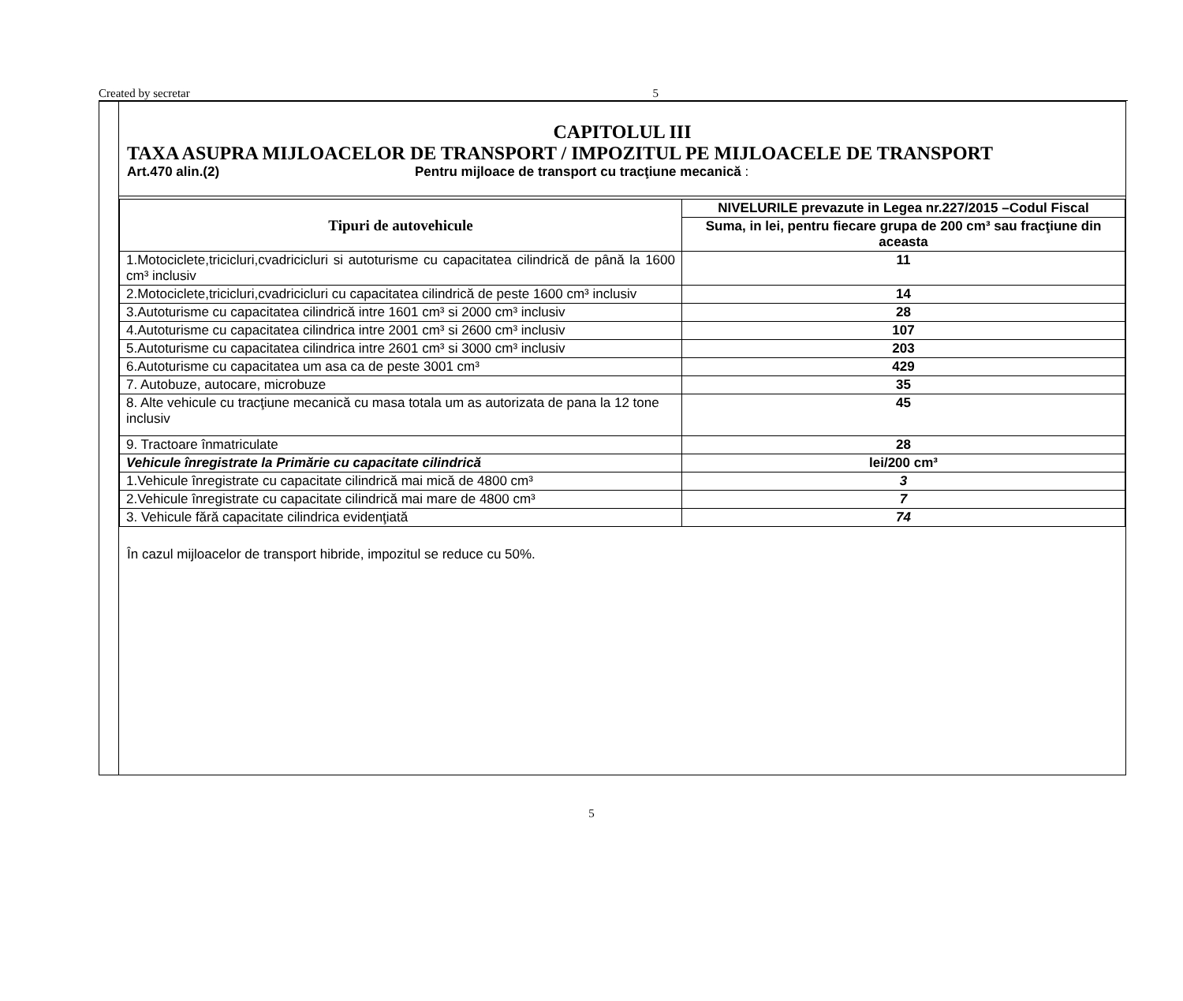Created by secretar 5
CAPITOLUL III
TAXA ASUPRA MIJLOACELOR DE TRANSPORT / IMPOZITUL PE MIJLOACELE DE TRANSPORT
Art.470 alin.(2) Pentru mijloace de transport cu tracţiune mecanică :
| Tipuri de autovehicule | NIVELURILE prevazute in Legea nr.227/2015 –Codul Fiscal |
| --- | --- |
| | Suma, in lei, pentru fiecare grupa de 200 cm³ sau fracţiune din aceasta |
| 1.Motociclete,tricicluri,cvadricicluri si autoturisme cu capacitatea cilindrică de până la 1600 cm³ inclusiv | 11 |
| 2.Motociclete,tricicluri,cvadricicluri cu capacitatea cilindrică de peste 1600 cm³ inclusiv | 14 |
| 3.Autoturisme cu capacitatea cilindrică intre 1601 cm³ si 2000 cm³ inclusiv | 28 |
| 4.Autoturisme cu capacitatea cilindrica intre 2001 cm³ si 2600 cm³ inclusiv | 107 |
| 5.Autoturisme cu capacitatea cilindrica intre 2601 cm³ si 3000 cm³ inclusiv | 203 |
| 6.Autoturisme cu capacitatea um asa ca de peste 3001 cm³ | 429 |
| 7. Autobuze, autocare, microbuze | 35 |
| 8. Alte vehicule cu tracţiune mecanică cu masa totala um as autorizata de pana la 12 tone inclusiv | 45 |
| 9. Tractoare înmatriculate | 28 |
| Vehicule înregistrate la Primărie cu capacitate cilindrică | lei/200 cm³ |
| 1.Vehicule înregistrate cu capacitate cilindrică mai mică de 4800 cm³ | 3 |
| 2.Vehicule înregistrate cu capacitate cilindrică mai mare de 4800 cm³ | 7 |
| 3. Vehicule fără capacitate cilindrica evidenţiată | 74 |
În cazul mijloacelor de transport hibride, impozitul se reduce cu 50%.
5